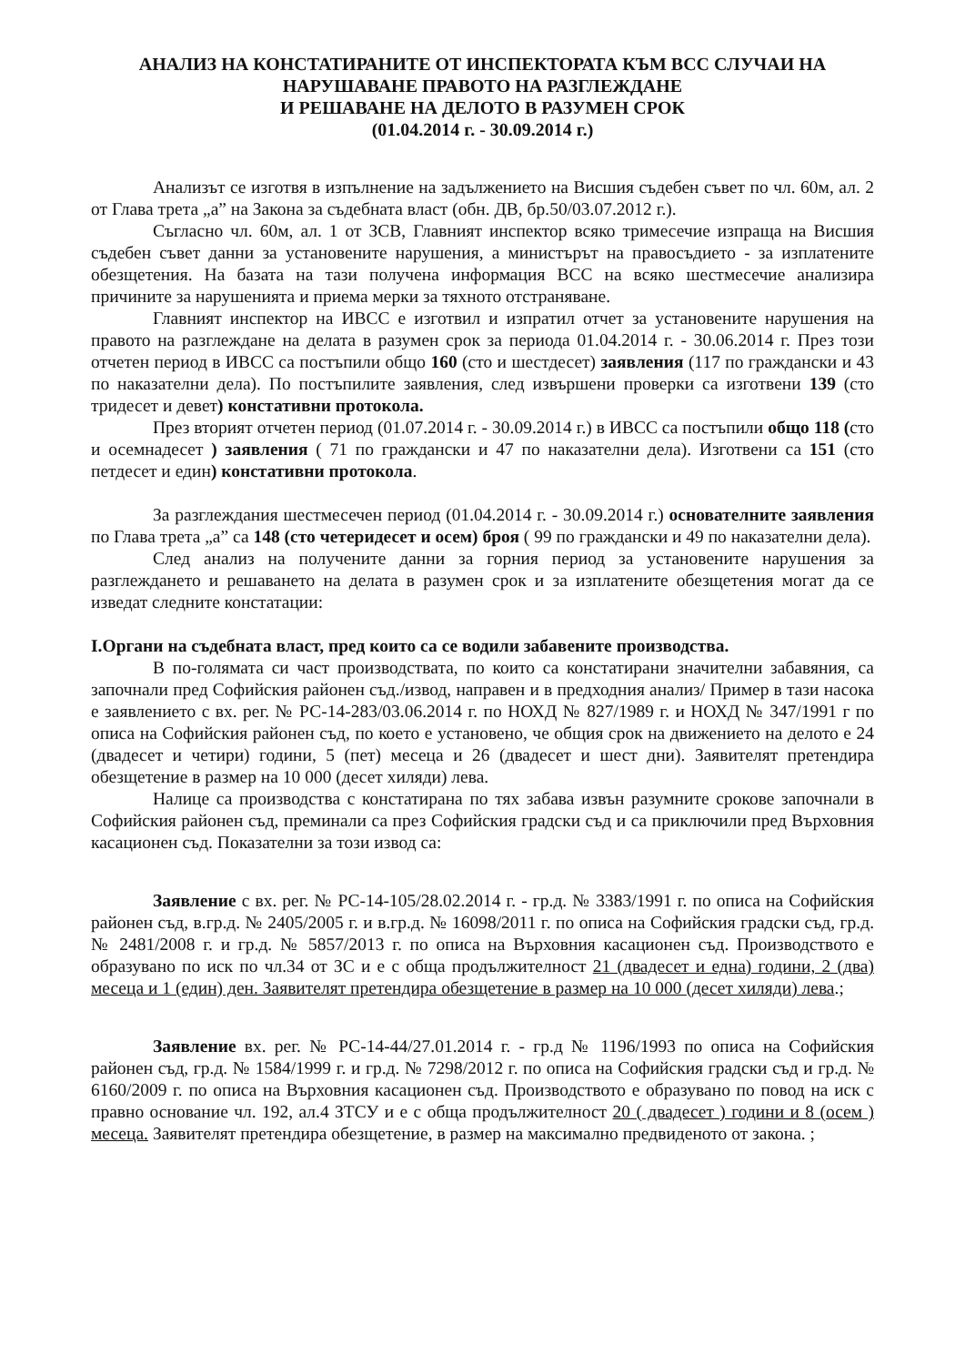АНАЛИЗ НА КОНСТАТИРАНИТЕ ОТ ИНСПЕКТОРАТА КЪМ ВСС СЛУЧАИ НА НАРУШАВАНЕ ПРАВОТО НА РАЗГЛЕЖДАНЕ
И РЕШАВАНЕ НА ДЕЛОТО В РАЗУМЕН СРОК
(01.04.2014 г. - 30.09.2014 г.)
Анализът се изготвя в изпълнение на задължението на Висшия съдебен съвет по чл. 60м, ал. 2 от Глава трета „а” на Закона за съдебната власт (обн. ДВ, бр.50/03.07.2012 г.).
Съгласно чл. 60м, ал. 1 от ЗСВ, Главният инспектор всяко тримесечие изпраща на Висшия съдебен съвет данни за установените нарушения, а министърът на правосъдието - за изплатените обезщетения. На базата на тази получена информация ВСС на всяко шестмесечие анализира причините за нарушенията и приема мерки за тяхното отстраняване.
Главният инспектор на ИВСС е изготвил и изпратил отчет за установените нарушения на правото на разглеждане на делата в разумен срок за периода 01.04.2014 г. - 30.06.2014 г. През този отчетен период в ИВСС са постъпили общо 160 (сто и шестдесет) заявления (117 по граждански и 43 по наказателни дела). По постъпилите заявления, след извършени проверки са изготвени 139 (сто тридесет и девет) констативни протокола.
През вторият отчетен период (01.07.2014 г. - 30.09.2014 г.) в ИВСС са постъпили общо 118 (сто и осемнадесет ) заявления ( 71 по граждански и 47 по наказателни дела). Изготвени са 151 (сто петдесет и един) констативни протокола.
За разглеждания шестмесечен период (01.04.2014 г. - 30.09.2014 г.) основателните заявления по Глава трета „а” са 148 (сто четеридесет и осем) броя ( 99 по граждански и 49 по наказателни дела).
След анализ на получените данни за горния период за установените нарушения за разглеждането и решаването на делата в разумен срок и за изплатените обезщетения могат да се изведат следните констатации:
I.Органи на съдебната власт, пред които са се водили забавените производства.
В по-голямата си част производствата, по които са констатирани значителни забавяния, са започнали пред Софийския районен съд./извод, направен и в предходния анализ/ Пример в тази насока е заявлението с вх. рег. № РС-14-283/03.06.2014 г. по НОХД № 827/1989 г. и НОХД № 347/1991 г по описа на Софийския районен съд, по което е установено, че общия срок на движението на делото е 24 (двадесет и четири) години, 5 (пет) месеца и 26 (двадесет и шест дни). Заявителят претендира обезщетение в размер на 10 000 (десет хиляди) лева.
Налице са производства с констатирана по тях забава извън разумните срокове започнали в Софийския районен съд, преминали са през Софийския градски съд и са приключили пред Върховния касационен съд. Показателни за този извод са:
Заявление с вх. рег. № РС-14-105/28.02.2014 г. - гр.д. № 3383/1991 г. по описа на Софийския районен съд, в.гр.д. № 2405/2005 г. и в.гр.д. № 16098/2011 г. по описа на Софийския градски съд, гр.д. № 2481/2008 г. и гр.д. № 5857/2013 г. по описа на Върховния касационен съд. Производството е образувано по иск по чл.34 от ЗС и е с обща продължителност 21 (двадесет и една) години, 2 (два) месеца и 1 (един) ден. Заявителят претендира обезщетение в размер на 10 000 (десет хиляди) лева.;
Заявление вх. рег. № РС-14-44/27.01.2014 г. - гр.д № 1196/1993 по описа на Софийския районен съд, гр.д. № 1584/1999 г. и гр.д. № 7298/2012 г. по описа на Софийския градски съд и гр.д. № 6160/2009 г. по описа на Върховния касационен съд. Производството е образувано по повод на иск с правно основание чл. 192, ал.4 ЗТСУ и е с обща продължителност 20 ( двадесет ) години и 8 (осем ) месеца. Заявителят претендира обезщетение, в размер на максимално предвиденото от закона. ;